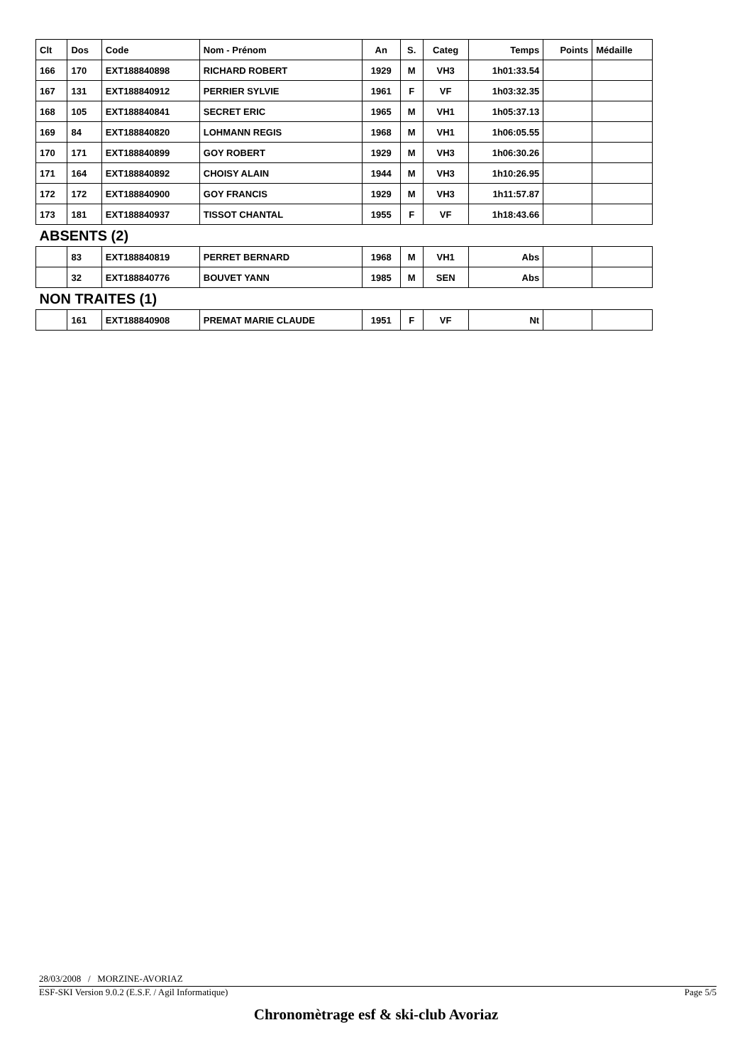| Clt | Dos | Code | Nom - Prénom | An | S. | Categ | Temps | Points | Médaille |
| --- | --- | --- | --- | --- | --- | --- | --- | --- | --- |
| 166 | 170 | EXT188840898 | RICHARD ROBERT | 1929 | M | VH3 | 1h01:33.54 | | |
| 167 | 131 | EXT188840912 | PERRIER SYLVIE | 1961 | F | VF | 1h03:32.35 | | |
| 168 | 105 | EXT188840841 | SECRET ERIC | 1965 | M | VH1 | 1h05:37.13 | | |
| 169 | 84 | EXT188840820 | LOHMANN REGIS | 1968 | M | VH1 | 1h06:05.55 | | |
| 170 | 171 | EXT188840899 | GOY ROBERT | 1929 | M | VH3 | 1h06:30.26 | | |
| 171 | 164 | EXT188840892 | CHOISY ALAIN | 1944 | M | VH3 | 1h10:26.95 | | |
| 172 | 172 | EXT188840900 | GOY FRANCIS | 1929 | M | VH3 | 1h11:57.87 | | |
| 173 | 181 | EXT188840937 | TISSOT CHANTAL | 1955 | F | VF | 1h18:43.66 | | |
| ABSENTS (2) | | | | | | | | | |
| | 83 | EXT188840819 | PERRET BERNARD | 1968 | M | VH1 | Abs | | |
| | 32 | EXT188840776 | BOUVET YANN | 1985 | M | SEN | Abs | | |
| NON TRAITES (1) | | | | | | | | | |
| | 161 | EXT188840908 | PREMAT MARIE CLAUDE | 1951 | F | VF | Nt | | |
28/03/2008 / MORZINE-AVORIAZ
ESF-SKI Version 9.0.2 (E.S.F. / Agil Informatique) Page 5/5
Chronomètrage esf & ski-club Avoriaz